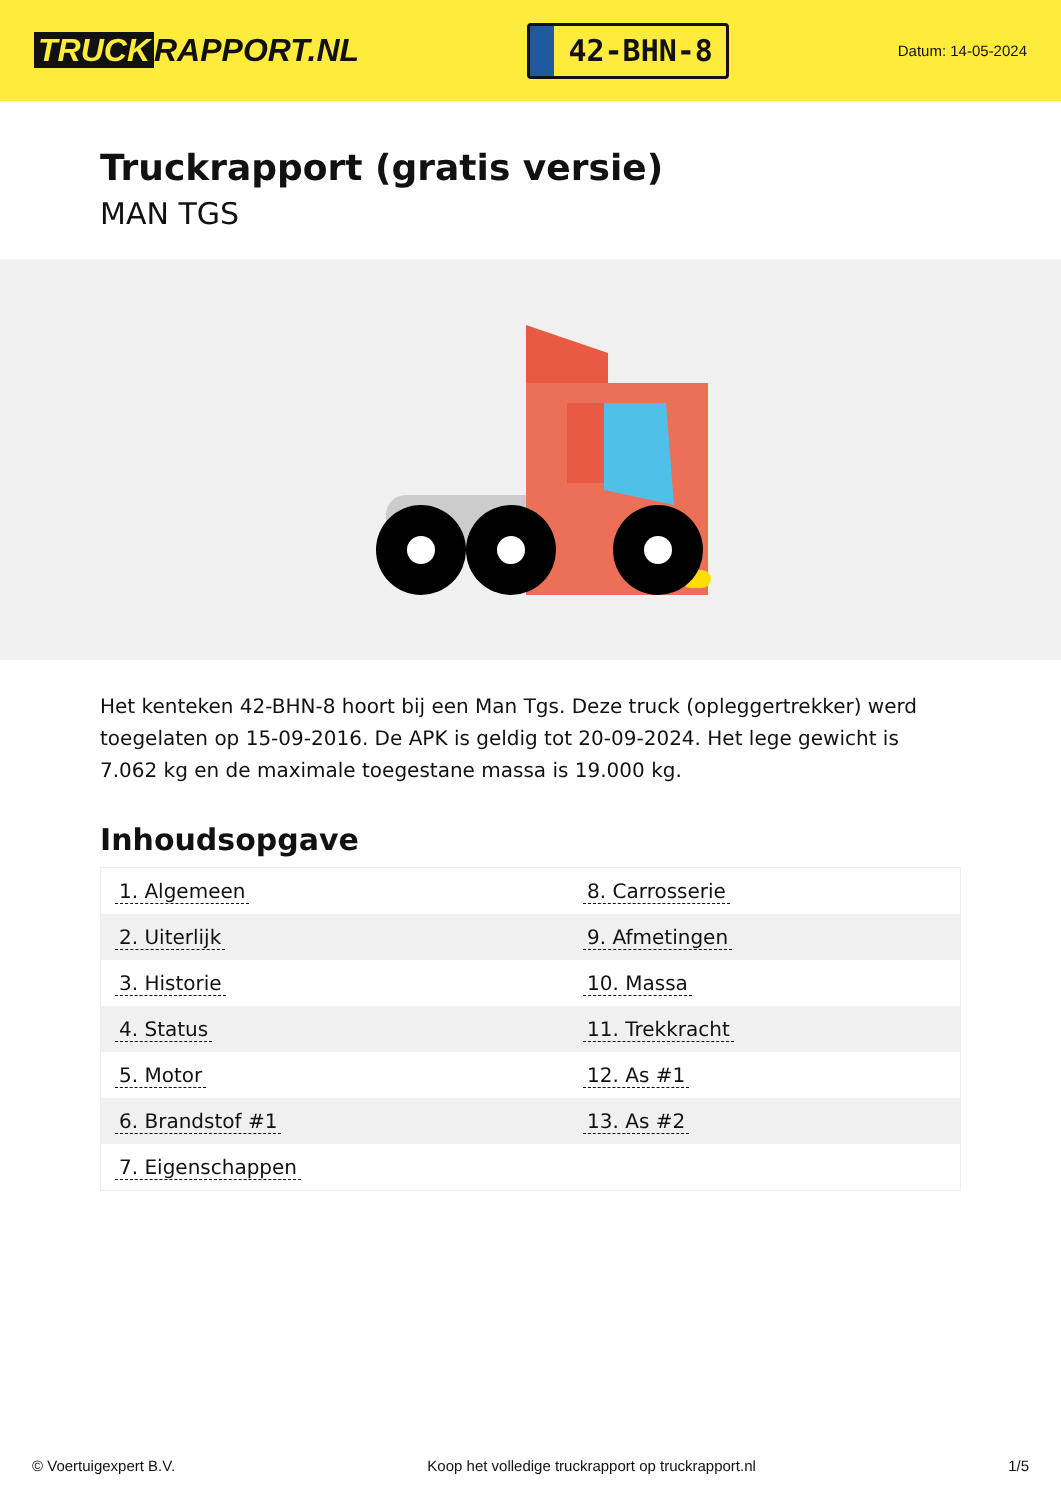TRUCK RAPPORT.NL
42-BHN-8
Datum: 14-05-2024
Truckrapport (gratis versie)
MAN TGS
Het kenteken 42-BHN-8 hoort bij een Man Tgs. Deze truck (opleggertrekker) werd toegelaten op 15-09-2016. De APK is geldig tot 20-09-2024. Het lege gewicht is 7.062 kg en de maximale toegestane massa is 19.000 kg.
Inhoudsopgave
| 1. Algemeen | 8. Carrosserie |
| 2. Uiterlijk | 9. Afmetingen |
| 3. Historie | 10. Massa |
| 4. Status | 11. Trekkracht |
| 5. Motor | 12. As #1 |
| 6. Brandstof #1 | 13. As #2 |
| 7. Eigenschappen | |
© Voertuigexpert B.V. Koop het volledige truckrapport op truckrapport.nl 1/5